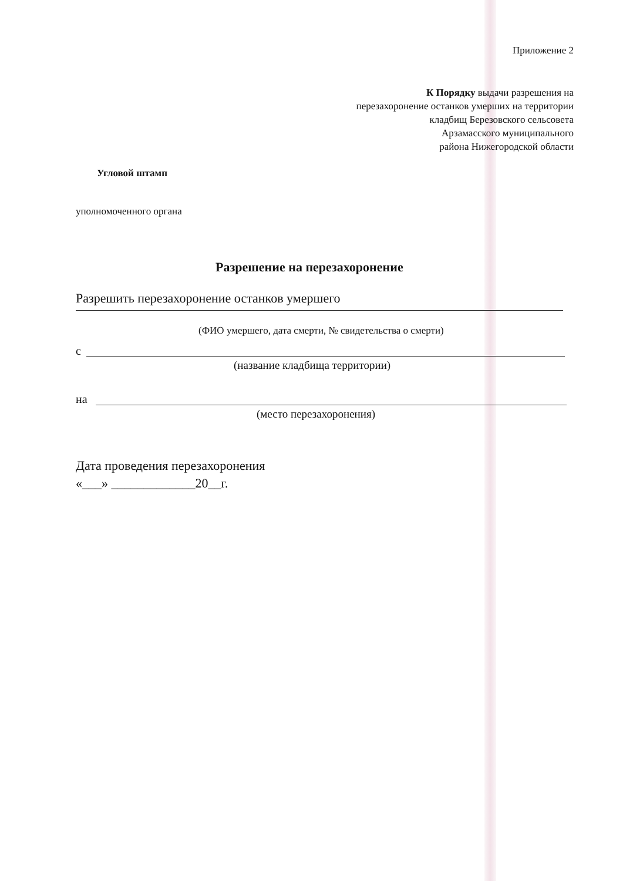Приложение 2
К Порядку выдачи разрешения на
перезахоронение останков умерших на территории
кладбищ Березовского сельсовета
Арзамасского муниципального
района Нижегородской области
Угловой штамп
уполномоченного органа
Разрешение на перезахоронение
Разрешить перезахоронение останков умершего
(ФИО умершего, дата смерти, № свидетельства о смерти)
с
(название кладбища территории)
на
(место перезахоронения)
Дата проведения перезахоронения
«___» _____________20__г.